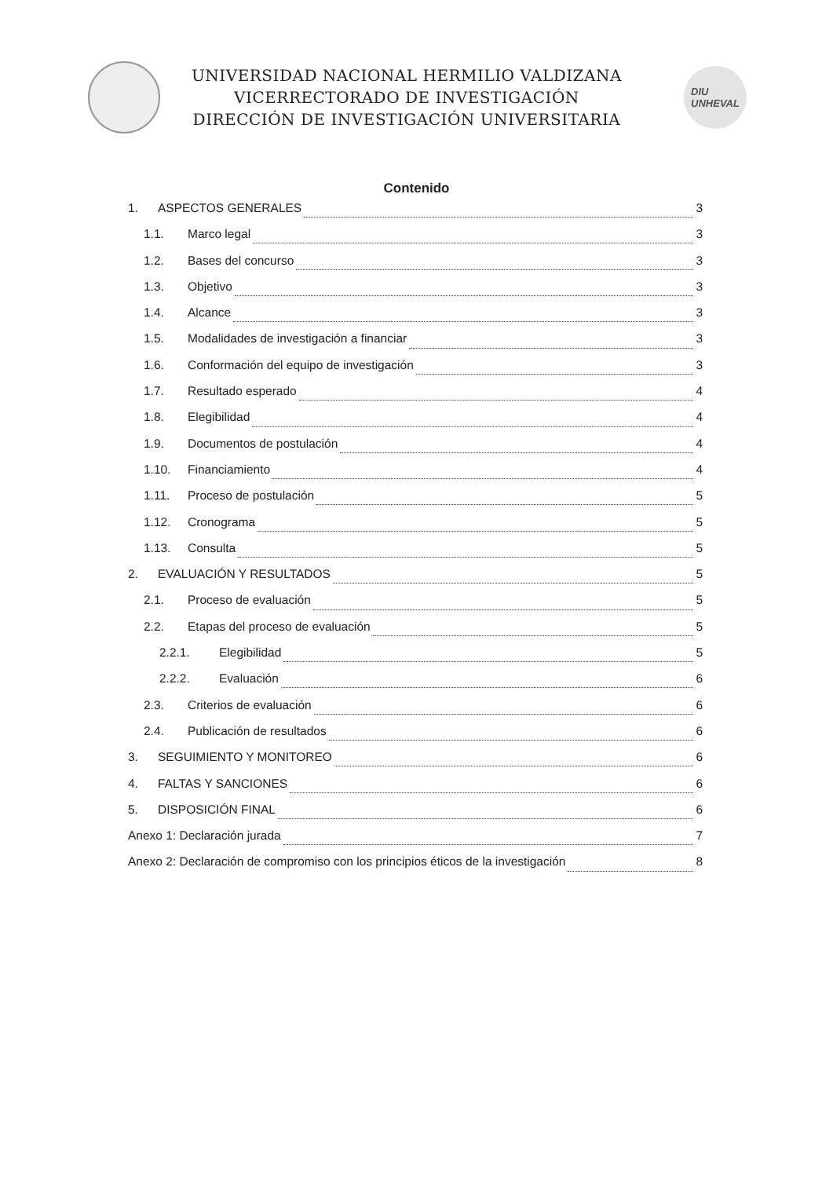UNIVERSIDAD NACIONAL HERMILIO VALDIZANA
VICERRECTORADO DE INVESTIGACIÓN
DIRECCIÓN DE INVESTIGACIÓN UNIVERSITARIA
DIU
UNHEVAL
Contenido
1. ASPECTOS GENERALES 3
1.1. Marco legal 3
1.2. Bases del concurso 3
1.3. Objetivo 3
1.4. Alcance 3
1.5. Modalidades de investigación a financiar 3
1.6. Conformación del equipo de investigación 3
1.7. Resultado esperado 4
1.8. Elegibilidad 4
1.9. Documentos de postulación 4
1.10. Financiamiento 4
1.11. Proceso de postulación 5
1.12. Cronograma 5
1.13. Consulta 5
2. EVALUACIÓN Y RESULTADOS 5
2.1. Proceso de evaluación 5
2.2. Etapas del proceso de evaluación 5
2.2.1. Elegibilidad 5
2.2.2. Evaluación 6
2.3. Criterios de evaluación 6
2.4. Publicación de resultados 6
3. SEGUIMIENTO Y MONITOREO 6
4. FALTAS Y SANCIONES 6
5. DISPOSICIÓN FINAL 6
Anexo 1: Declaración jurada 7
Anexo 2: Declaración de compromiso con los principios éticos de la investigación 8